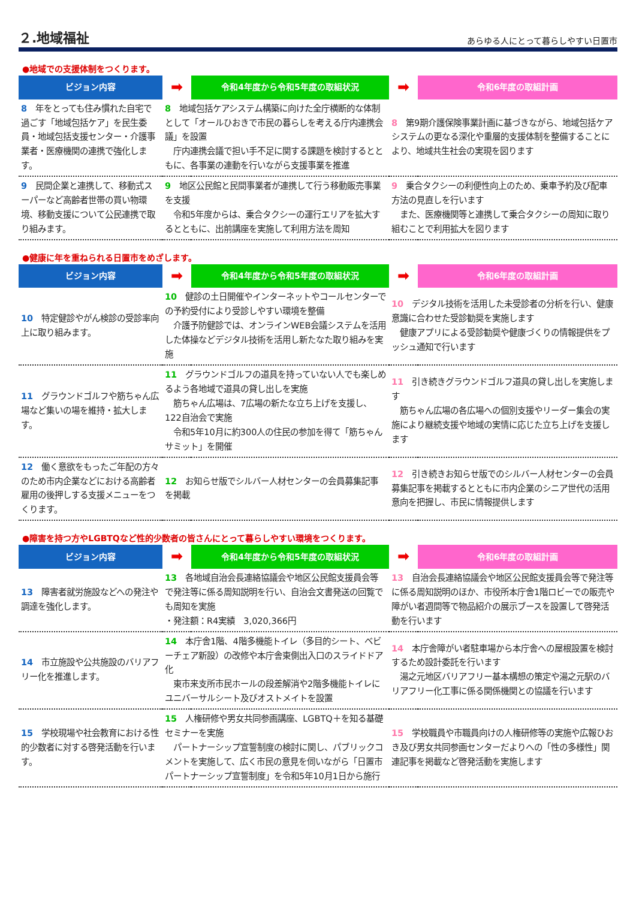２.地域福祉
あらゆる人にとって暮らしやすい日置市
●地域での支援体制をつくります。
| ビジョン内容 | ➡ | 令和4年度から令和5年度の取組状況 | ➡ | 令和6年度の取組計画 |
| --- | --- | --- | --- | --- |
| 8 年をとっても住み慣れた自宅で過ごす「地域包括ケア」を民生委員・地域包括支援センター・介護事業者・医療機関の連携で強化します。 | 8 地域包括ケアシステム構築に向けた全庁横断的な体制として「オールひおきで市民の暮らしを考える庁内連携会議」を設置 庁内連携会議で担い手不足に関する課題を検討するとともに、各事業の連動を行いながら支援事業を推進 | | 8 第9期介護保険事業計画に基づきながら、地域包括ケアシステムの更なる深化や重層的支援体制を整備することにより、地域共生社会の実現を図ります | |
| 9 民間企業と連携して、移動式スーパーなど高齢者世帯の買い物環境、移動支援について公民連携で取り組みます。 | 9 地区公民館と民間事業者が連携して行う移動販売事業を支援 令和5年度からは、乗合タクシーの運行エリアを拡大するとともに、出前講座を実施して利用方法を周知 | | 9 乗合タクシーの利便性向上のため、乗車予約及び配車方法の見直しを行います また、医療機関等と連携して乗合タクシーの周知に取り組むことで利用拡大を図ります | |
●健康に年を重ねられる日置市をめざします。
| ビジョン内容 | ➡ | 令和4年度から令和5年度の取組状況 | ➡ | 令和6年度の取組計画 |
| --- | --- | --- | --- | --- |
| 10 特定健診やがん検診の受診率向上に取り組みます。 | 10 健診の土日開催やインターネットやコールセンターでの予約受付により受診しやすい環境を整備 介護予防健診では、オンラインWEB会議システムを活用した体操などデジタル技術を活用し新たなた取り組みを実施 | | 10 デジタル技術を活用した未受診者の分析を行い、健康意識に合わせた受診勧奨を実施します 健康アプリによる受診勧奨や健康づくりの情報提供をプッシュ通知で行います | |
| 11 グラウンドゴルフや筋ちゃん広場など集いの場を維持・拡大します。 | 11 グラウンドゴルフの道具を持っていない人でも楽しめるよう各地域で道具の貸し出しを実施 筋ちゃん広場は、7広場の新たな立ち上げを支援し、122自治会で実施 令和5年10月に約300人の住民の参加を得て「筋ちゃんサミット」を開催 | | 11 引き続きグラウンドゴルフ道具の貸し出しを実施します 筋ちゃん広場の各広場への個別支援やリーダー集会の実施により継続支援や地域の実情に応じた立ち上げを支援します | |
| 12 働く意欲をもったご年配の方々のため市内企業などにおける高齢者雇用の後押しする支援メニューをつくります。 | 12 お知らせ版でシルバー人材センターの会員募集記事を掲載 | | 12 引き続きお知らせ版でのシルバー人材センターの会員募集記事を掲載するとともに市内企業のシニア世代の活用意向を把握し、市民に情報提供します | |
●障害を持つ方やLGBTQなど性的少数者の皆さんにとって暮らしやすい環境をつくります。
| ビジョン内容 | ➡ | 令和4年度から令和5年度の取組状況 | ➡ | 令和6年度の取組計画 |
| --- | --- | --- | --- | --- |
| 13 障害者就労施設などへの発注や調達を強化します。 | 13 各地域自治会長連絡協議会や地区公民館支援員会等で発注等に係る周知説明を行い、自治会文書発送の回覧でも周知を実施 ・発注額：R4実績 3,020,366円 | | 13 自治会長連絡協議会や地区公民館支援員会等で発注等に係る周知説明のほか、市役所本庁舎1階ロビーでの販売や障がい者週間等で物品紹介の展示ブースを設置して啓発活動を行います | |
| 14 市立施設や公共施設のバリアフリー化を推進します。 | 14 本庁舎1階、4階多機能トイレ（多目的シート、ベビーチェア新設）の改修や本庁舎東側出入口のスライドドア化 東市来支所市民ホールの段差解消や2階多機能トイレにユニバーサルシート及びオストメイトを設置 | | 14 本庁舎障がい者駐車場から本庁舎への屋根設置を検討するため設計委託を行います 湯之元地区バリアフリー基本構想の策定や湯之元駅のバリアフリー化工事に係る関係機関との協議を行います | |
| 15 学校現場や社会教育における性的少数者に対する啓発活動を行います。 | 15 人権研修や男女共同参画講座、LGBTQ＋を知る基礎セミナーを実施 パートナーシップ宣誓制度の検討に関し、パブリックコメントを実施して、広く市民の意見を伺いながら「日置市パートナーシップ宣誓制度」を令和5年10月1日から施行 | | 15 学校職員や市職員向けの人権研修等の実施や広報ひおき及び男女共同参画センターだよりへの「性の多様性」関連記事を掲載など啓発活動を実施します | |